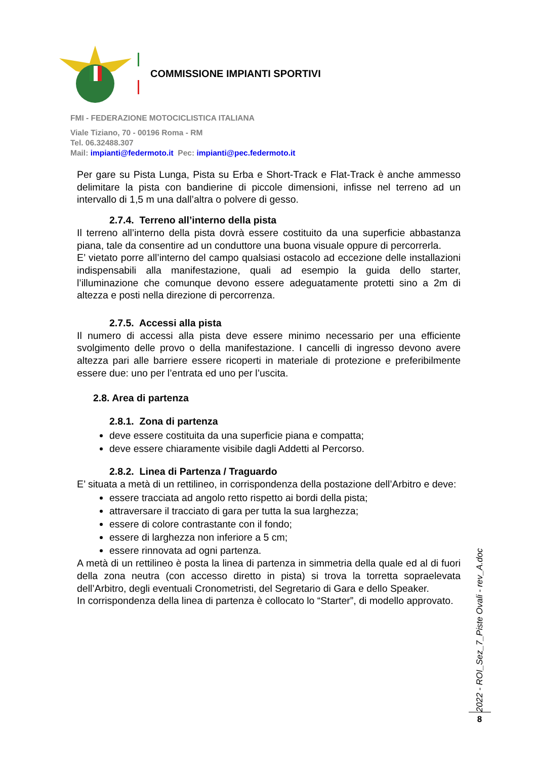COMMISSIONE IMPIANTI SPORTIVI
FMI - FEDERAZIONE MOTOCICLISTICA ITALIANA
Viale Tiziano, 70 - 00196 Roma - RM
Tel. 06.32488.307
Mail: impianti@federmoto.it Pec: impianti@pec.federmoto.it
Per gare su Pista Lunga, Pista su Erba e Short-Track e Flat-Track è anche ammesso delimitare la pista con bandierine di piccole dimensioni, infisse nel terreno ad un intervallo di 1,5 m una dall’altra o polvere di gesso.
2.7.4. Terreno all’interno della pista
Il terreno all’interno della pista dovrà essere costituito da una superficie abbastanza piana, tale da consentire ad un conduttore una buona visuale oppure di percorrerla.
E’ vietato porre all’interno del campo qualsiasi ostacolo ad eccezione delle installazioni indispensabili alla manifestazione, quali ad esempio la guida dello starter, l’illuminazione che comunque devono essere adeguatamente protetti sino a 2m di altezza e posti nella direzione di percorrenza.
2.7.5. Accessi alla pista
Il numero di accessi alla pista deve essere minimo necessario per una efficiente svolgimento delle provo o della manifestazione. I cancelli di ingresso devono avere altezza pari alle barriere essere ricoperti in materiale di protezione e preferibilmente essere due: uno per l’entrata ed uno per l’uscita.
2.8. Area di partenza
2.8.1. Zona di partenza
deve essere costituita da una superficie piana e compatta;
deve essere chiaramente visibile dagli Addetti al Percorso.
2.8.2. Linea di Partenza / Traguardo
E’ situata a metà di un rettilineo, in corrispondenza della postazione dell’Arbitro e deve:
essere tracciata ad angolo retto rispetto ai bordi della pista;
attraversare il tracciato di gara per tutta la sua larghezza;
essere di colore contrastante con il fondo;
essere di larghezza non inferiore a 5 cm;
essere rinnovata ad ogni partenza.
A metà di un rettilineo è posta la linea di partenza in simmetria della quale ed al di fuori della zona neutra (con accesso diretto in pista) si trova la torretta sopraelevata dell’Arbitro, degli eventuali Cronometristi, del Segretario di Gara e dello Speaker.
In corrispondenza della linea di partenza è collocato lo “Starter”, di modello approvato.
2022 - ROI_Sez_7_Piste Ovali - rev_A.doc
8